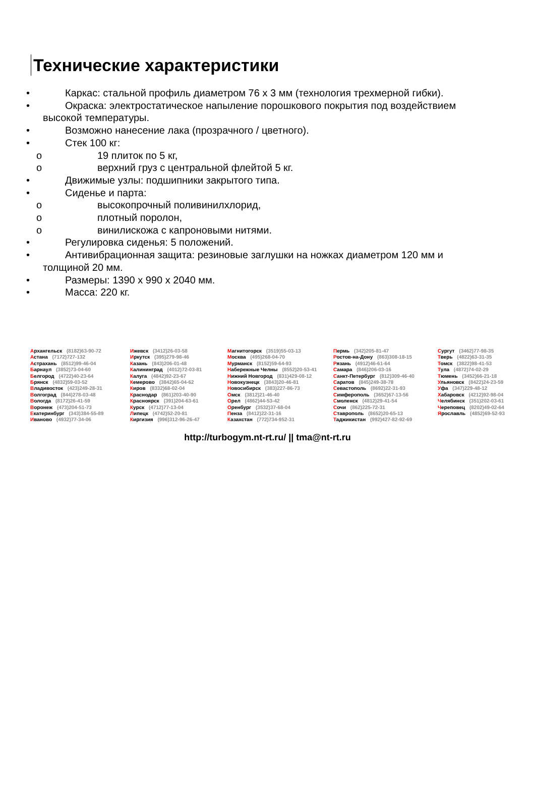Технические характеристики
• Каркас: стальной профиль диаметром 76 х 3 мм (технология трехмерной гибки).
• Окраска: электростатическое напыление порошкового покрытия под воздействием
высокой температуры.
• Возможно нанесение лака (прозрачного / цветного).
• Стек 100 кг:
o 19 плиток по 5 кг,
o верхний груз с центральной флейтой 5 кг.
• Движимые узлы: подшипники закрытого типа.
• Сиденье и парта:
o высокопрочный поливинилхлорид,
o плотный поролон,
o винилискожа с капроновыми нитями.
• Регулировка сиденья: 5 положений.
• Антивибрационная защита: резиновые заглушки на ножках диаметром 120 мм и
толщиной 20 мм.
• Размеры: 1390 х 990 х 2040 мм.
• Масса: 220 кг.
Архангельск (8182)63-90-72
Астана (7172)727-132
Астрахань (8512)99-46-04
Барнаул (3852)73-04-60
Белгород (4722)40-23-64
Брянск (4832)59-03-52
Владивосток (423)249-28-31
Волгоград (844)278-03-48
Вологда (8172)26-41-59
Воронеж (473)204-51-73
Екатеринбург (343)384-55-89
Иваново (4932)77-34-06
Ижевск (3412)26-03-58
Иркутск (395)279-98-46
Казань (843)206-01-48
Калининград (4012)72-03-81
Калуга (4842)92-23-67
Кемерово (3842)65-04-62
Киров (8332)68-02-04
Краснодар (861)203-40-90
Красноярск (391)204-63-61
Курск (4712)77-13-04
Липецк (4742)52-20-81
Киргизия (996)312-96-26-47
Магнитогорск (3519)55-03-13
Москва (495)268-04-70
Мурманск (8152)59-64-93
Набережные Челны (8552)20-53-41
Нижний Новгород (831)429-08-12
Новокузнецк (3843)20-46-81
Новосибирск (383)227-86-73
Омск (3812)21-46-40
Орел (4862)44-53-42
Оренбург (3532)37-68-04
Пенза (8412)22-31-16
Казахстан (772)734-952-31
Пермь (342)205-81-47
Ростов-на-Дону (863)308-18-15
Рязань (4912)46-61-64
Самара (846)206-03-16
Санкт-Петербург (812)309-46-40
Саратов (845)249-38-78
Севастополь (8692)22-31-93
Симферополь (3652)67-13-56
Смоленск (4812)29-41-54
Сочи (862)225-72-31
Ставрополь (8652)20-65-13
Таджикистан (992)427-82-92-69
Сургут (3462)77-98-35
Тверь (4822)63-31-35
Томск (3822)98-41-53
Тула (4872)74-02-29
Тюмень (3452)66-21-18
Ульяновск (8422)24-23-59
Уфа (347)229-48-12
Хабаровск (4212)92-98-04
Челябинск (351)202-03-61
Череповец (8202)49-02-64
Ярославль (4852)69-52-93
http://turbogym.nt-rt.ru/ || tma@nt-rt.ru